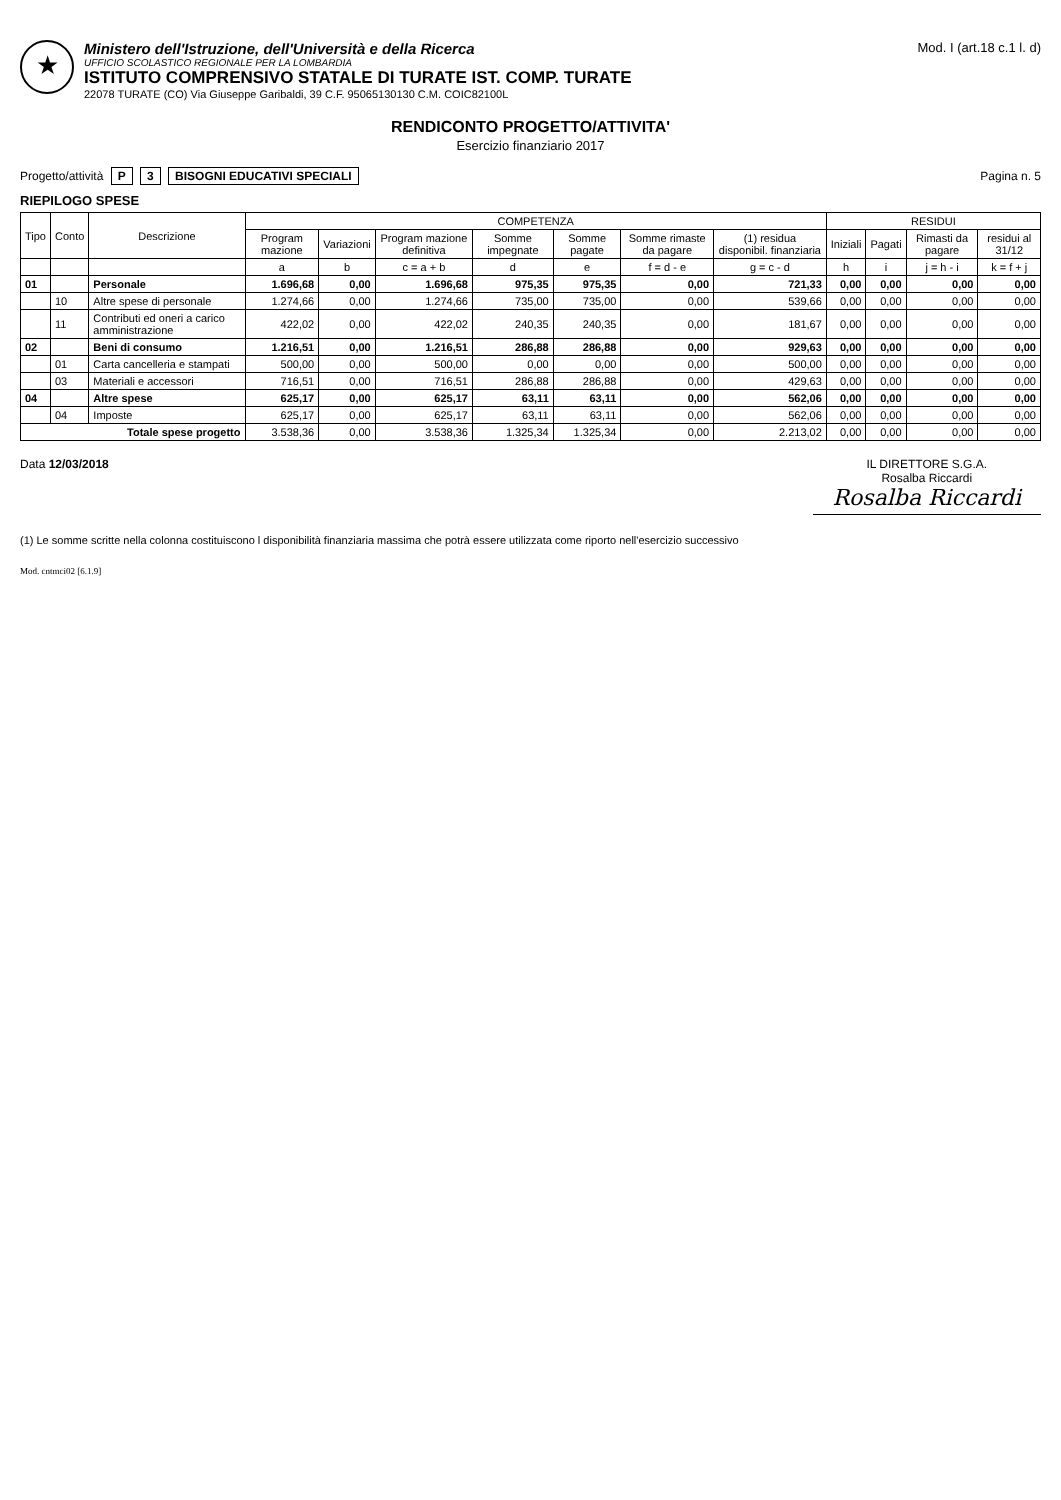★
Ministero dell'Istruzione, dell'Università e della Ricerca
UFFICIO SCOLASTICO REGIONALE PER LA LOMBARDIA
ISTITUTO COMPRENSIVO STATALE DI TURATE IST. COMP. TURATE
22078 TURATE (CO) Via Giuseppe Garibaldi, 39 C.F. 95065130130 C.M. COIC82100L
Mod. I (art.18 c.1 l. d)
RENDICONTO PROGETTO/ATTIVITA'
Esercizio finanziario 2017
Progetto/attività P 3 BISOGNI EDUCATIVI SPECIALI
Pagina n. 5
RIEPILOGO SPESE
| Tipo | Conto | Descrizione | COMPETENZA | | | | | | | RESIDUI | | | |
| --- | --- | --- | --- | --- | --- | --- | --- | --- | --- | --- | --- | --- | --- |
| | | | Program mazione | Variazioni | Program mazione definitiva | Somme impegnate | Somme pagate | Somme rimaste da pagare | (1) residua disponibil. finanziaria | Iniziali | Pagati | Rimasti da pagare | residui al 31/12 |
| | | | a | b | c = a + b | d | e | f = d - e | g = c - d | h | i | j = h - i | k = f + j |
| 01 | | Personale | 1.696,68 | 0,00 | 1.696,68 | 975,35 | 975,35 | 0,00 | 721,33 | 0,00 | 0,00 | 0,00 | 0,00 |
| | 10 | Altre spese di personale | 1.274,66 | 0,00 | 1.274,66 | 735,00 | 735,00 | 0,00 | 539,66 | 0,00 | 0,00 | 0,00 | 0,00 |
| | 11 | Contributi ed oneri a carico amministrazione | 422,02 | 0,00 | 422,02 | 240,35 | 240,35 | 0,00 | 181,67 | 0,00 | 0,00 | 0,00 | 0,00 |
| 02 | | Beni di consumo | 1.216,51 | 0,00 | 1.216,51 | 286,88 | 286,88 | 0,00 | 929,63 | 0,00 | 0,00 | 0,00 | 0,00 |
| | 01 | Carta cancelleria e stampati | 500,00 | 0,00 | 500,00 | 0,00 | 0,00 | 0,00 | 500,00 | 0,00 | 0,00 | 0,00 | 0,00 |
| | 03 | Materiali e accessori | 716,51 | 0,00 | 716,51 | 286,88 | 286,88 | 0,00 | 429,63 | 0,00 | 0,00 | 0,00 | 0,00 |
| 04 | | Altre spese | 625,17 | 0,00 | 625,17 | 63,11 | 63,11 | 0,00 | 562,06 | 0,00 | 0,00 | 0,00 | 0,00 |
| | 04 | Imposte | 625,17 | 0,00 | 625,17 | 63,11 | 63,11 | 0,00 | 562,06 | 0,00 | 0,00 | 0,00 | 0,00 |
| Totale spese progetto | | | 3.538,36 | 0,00 | 3.538,36 | 1.325,34 | 1.325,34 | 0,00 | 2.213,02 | 0,00 | 0,00 | 0,00 | 0,00 |
Data 12/03/2018 IL DIRETTORE S.G.A.
Rosalba Riccardi
Rosalba Riccardi
(1) Le somme scritte nella colonna costituiscono l disponibilità finanziaria massima che potrà essere utilizzata come riporto nell'esercizio successivo
Mod. cntmci02 [6.1.9]